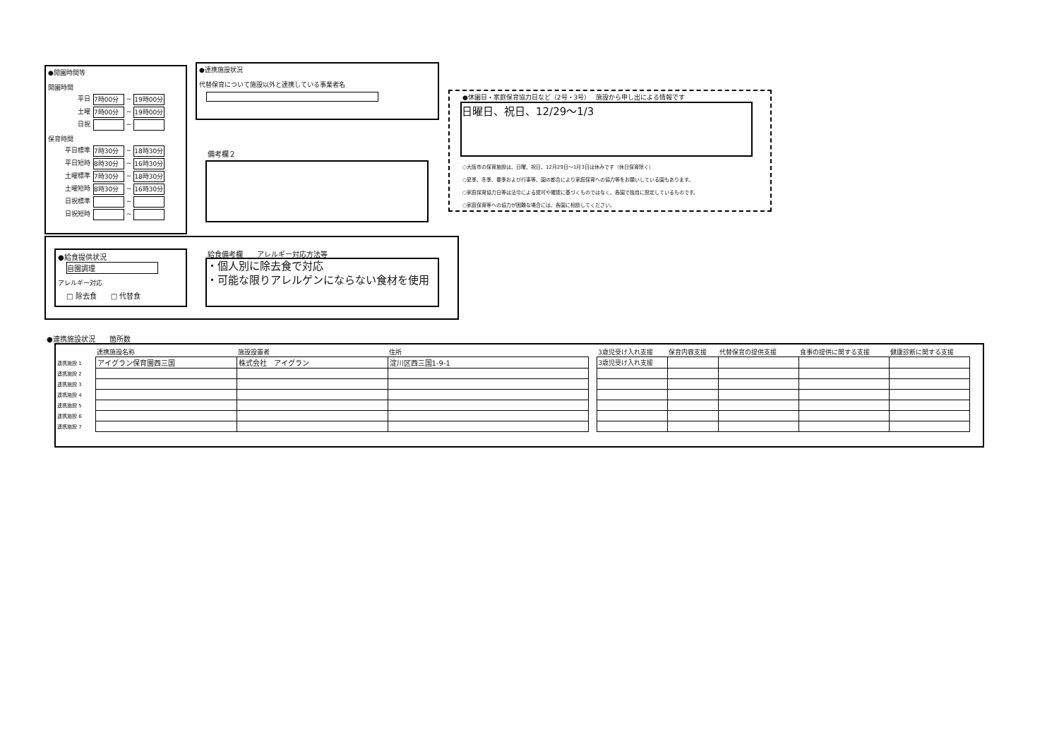●開園時間等
開園時間
平日 7時00分 ~ 19時00分
土曜 7時00分 ~ 19時00分
日祝 ~
保育時間
平日標準 7時30分 ~ 18時30分
平日短時 8時30分 ~ 16時30分
土曜標準 7時30分 ~ 18時30分
土曜短時 8時30分 ~ 16時30分
日祝標準 ~
日祝短時 ~
●連携施設状況
代替保育について施設以外と連携している事業者名
備考欄２
●休園日・家庭保育協力日など（2号・3号）　 施設から申し出による情報です
日曜日、祝日、12/29～1/3
○大阪市の保育施設は、日曜、祝日、12月29日～1月3日は休みです（休日保育除く）
○夏季、冬季、春季および行事等、園の都合により家庭保育への協力等をお願いしている園もあります。
○家庭保育協力日等は法令による認可や確認に基づくものではなく、各園で独自に設定しているものです。
○家庭保育等への協力が困難な場合には、各園に相談してください。
●給食提供状況
自園調理
アレルギー対応
□ 除去食　　□ 代替食
給食備考欄　　アレルギー対応方法等
・個人別に除去食で対応
・可能な限りアレルゲンにならない食材を使用
●連携施設状況　　箇所数
| | 連携施設名称 | 施設設置者 | 住所 | | 3歳児受け入れ支援 | 保育内容支援 | 代替保育の提供支援 | 食事の提供に関する支援 | 健康診断に関する支援 |
| --- | --- | --- | --- | --- | --- | --- | --- | --- | --- |
| 連携施設 1 | アイグラン保育園西三国 | 株式会社 アイグラン | 淀川区西三国1-9-1 | | 3歳児受け入れ支援 | | | | |
| 連携施設 2 | | | | | | | | | |
| 連携施設 3 | | | | | | | | | |
| 連携施設 4 | | | | | | | | | |
| 連携施設 5 | | | | | | | | | |
| 連携施設 6 | | | | | | | | | |
| 連携施設 7 | | | | | | | | | |